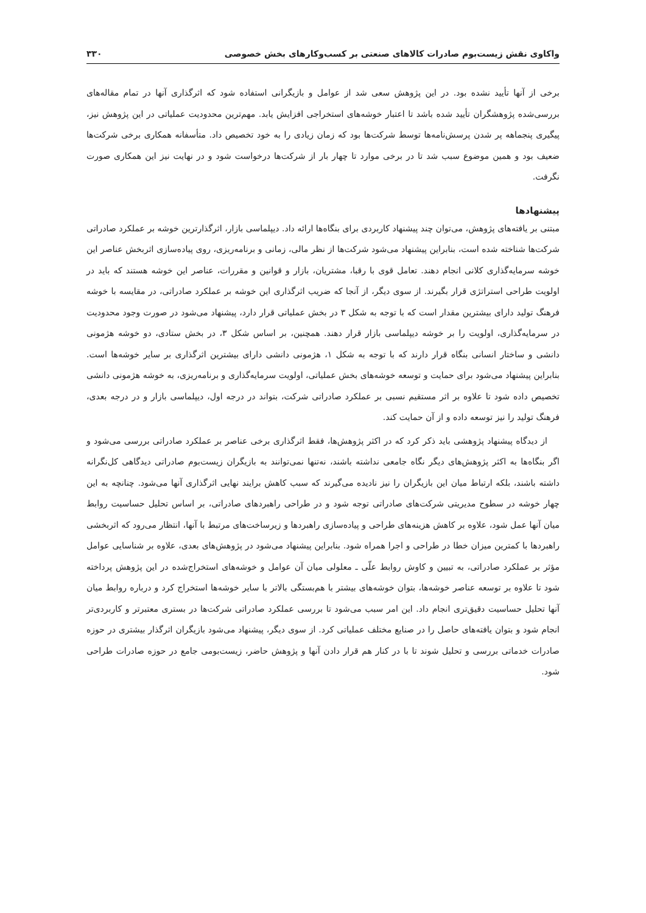واکاوی نقش زیست‌بوم صادرات کالاهای صنعتی بر کسب‌وکارهای بخش خصوصی ۳۳۰
برخی از آنها تأیید نشده بود. در این پژوهش سعی شد از عوامل و بازیگرانی استفاده شود که اثرگذاری آنها در تمام مقاله‌های بررسی‌شده پژوهشگران تأیید شده باشد تا اعتبار خوشه‌های استخراجی افزایش یابد. مهم‌ترین محدودیت عملیاتی در این پژوهش نیز، پیگیری پنجماهه پر شدن پرسش‌نامه‌ها توسط شرکت‌ها بود که زمان زیادی را به خود تخصیص داد. متأسفانه همکاری برخی شرکت‌ها ضعیف بود و همین موضوع سبب شد تا در برخی موارد تا چهار بار از شرکت‌ها درخواست شود و در نهایت نیز این همکاری صورت نگرفت.
پیشنهادها
مبتنی بر یافته‌های پژوهش، می‌توان چند پیشنهاد کاربردی برای بنگاه‌ها ارائه داد. دیپلماسی بازار، اثرگذارترین خوشه بر عملکرد صادراتی شرکت‌ها شناخته شده است، بنابراین پیشنهاد می‌شود شرکت‌ها از نظر مالی، زمانی و برنامه‌ریزی، روی پیاده‌سازی اثربخش عناصر این خوشه سرمایه‌گذاری کلانی انجام دهند. تعامل قوی با رقبا، مشتریان، بازار و قوانین و مقررات، عناصر این خوشه هستند که باید در اولویت طراحی استراتژی قرار بگیرند. از سوی دیگر، از آنجا که ضریب اثرگذاری این خوشه بر عملکرد صادراتی، در مقایسه با خوشه فرهنگ تولید دارای بیشترین مقدار است که با توجه به شکل ۳ در بخش عملیاتی قرار دارد، پیشنهاد می‌شود در صورت وجود محدودیت در سرمایه‌گذاری، اولویت را بر خوشه دیپلماسی بازار قرار دهند. همچنین، بر اساس شکل ۳، در بخش ستادی، دو خوشه هژمونی دانشی و ساختار انسانی بنگاه قرار دارند که با توجه به شکل ۱، هژمونی دانشی دارای بیشترین اثرگذاری بر سایر خوشه‌ها است. بنابراین پیشنهاد می‌شود برای حمایت و توسعه خوشه‌های بخش عملیاتی، اولویت سرمایه‌گذاری و برنامه‌ریزی، به خوشه هژمونی دانشی تخصیص داده شود تا علاوه بر اثر مستقیم نسبی بر عملکرد صادراتی شرکت، بتواند در درجه اول، دیپلماسی بازار و در درجه بعدی، فرهنگ تولید را نیز توسعه داده و از آن حمایت کند.
از دیدگاه پیشنهاد پژوهشی باید ذکر کرد که در اکثر پژوهش‌ها، فقط اثرگذاری برخی عناصر بر عملکرد صادراتی بررسی می‌شود و اگر بنگاه‌ها به اکثر پژوهش‌های دیگر نگاه جامعی نداشته باشند، نه‌تنها نمی‌توانند به بازیگران زیست‌بوم صادراتی دیدگاهی کل‌نگرانه داشته باشند، بلکه ارتباط میان این بازیگران را نیز نادیده می‌گیرند که سبب کاهش برایند نهایی اثرگذاری آنها می‌شود. چنانچه به این چهار خوشه در سطوح مدیریتی شرکت‌های صادراتی توجه شود و در طراحی راهبردهای صادراتی، بر اساس تحلیل حساسیت روابط میان آنها عمل شود، علاوه بر کاهش هزینه‌های طراحی و پیاده‌سازی راهبردها و زیرساخت‌های مرتبط با آنها، انتظار می‌رود که اثربخشی راهبردها با کمترین میزان خطا در طراحی و اجرا همراه شود. بنابراین پیشنهاد می‌شود در پژوهش‌های بعدی، علاوه بر شناسایی عوامل مؤثر بر عملکرد صادراتی، به تبیین و کاوش روابط علّی ـ معلولی میان آن عوامل و خوشه‌های استخراج‌شده در این پژوهش پرداخته شود تا علاوه بر توسعه عناصر خوشه‌ها، بتوان خوشه‌های بیشتر با هم‌بستگی بالاتر با سایر خوشه‌ها استخراج کرد و درباره روابط میان آنها تحلیل حساسیت دقیق‌تری انجام داد. این امر سبب می‌شود تا بررسی عملکرد صادراتی شرکت‌ها در بستری معتبرتر و کاربردی‌تر انجام شود و بتوان یافته‌های حاصل را در صنایع مختلف عملیاتی کرد. از سوی دیگر، پیشنهاد می‌شود بازیگران اثرگذار بیشتری در حوزه صادرات خدماتی بررسی و تحلیل شوند تا با در کنار هم قرار دادن آنها و پژوهش حاضر، زیست‌بومی جامع در حوزه صادرات طراحی شود.